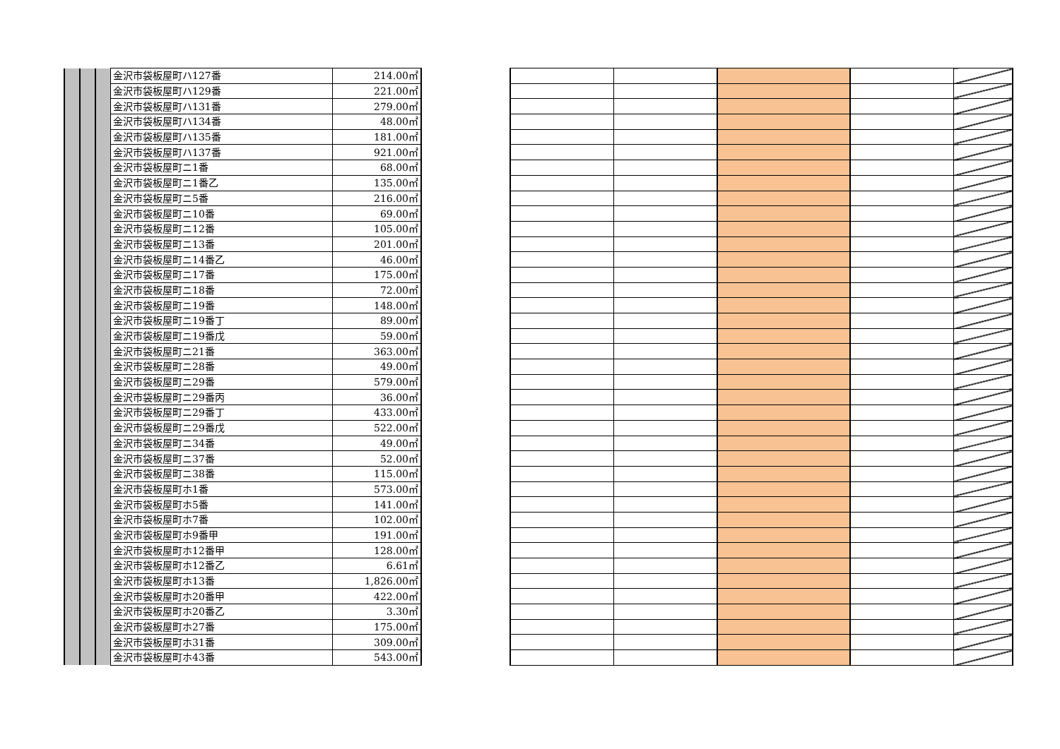| | | | 金沢市袋板屋町ハ127番 | 214.00㎡ |
| | | | 金沢市袋板屋町ハ129番 | 221.00㎡ |
| | | | 金沢市袋板屋町ハ131番 | 279.00㎡ |
| | | | 金沢市袋板屋町ハ134番 | 48.00㎡ |
| | | | 金沢市袋板屋町ハ135番 | 181.00㎡ |
| | | | 金沢市袋板屋町ハ137番 | 921.00㎡ |
| | | | 金沢市袋板屋町ニ1番 | 68.00㎡ |
| | | | 金沢市袋板屋町ニ1番乙 | 135.00㎡ |
| | | | 金沢市袋板屋町ニ5番 | 216.00㎡ |
| | | | 金沢市袋板屋町ニ10番 | 69.00㎡ |
| | | | 金沢市袋板屋町ニ12番 | 105.00㎡ |
| | | | 金沢市袋板屋町ニ13番 | 201.00㎡ |
| | | | 金沢市袋板屋町ニ14番乙 | 46.00㎡ |
| | | | 金沢市袋板屋町ニ17番 | 175.00㎡ |
| | | | 金沢市袋板屋町ニ18番 | 72.00㎡ |
| | | | 金沢市袋板屋町ニ19番 | 148.00㎡ |
| | | | 金沢市袋板屋町ニ19番丁 | 89.00㎡ |
| | | | 金沢市袋板屋町ニ19番戊 | 59.00㎡ |
| | | | 金沢市袋板屋町ニ21番 | 363.00㎡ |
| | | | 金沢市袋板屋町ニ28番 | 49.00㎡ |
| | | | 金沢市袋板屋町ニ29番 | 579.00㎡ |
| | | | 金沢市袋板屋町ニ29番丙 | 36.00㎡ |
| | | | 金沢市袋板屋町ニ29番丁 | 433.00㎡ |
| | | | 金沢市袋板屋町ニ29番戊 | 522.00㎡ |
| | | | 金沢市袋板屋町ニ34番 | 49.00㎡ |
| | | | 金沢市袋板屋町ニ37番 | 52.00㎡ |
| | | | 金沢市袋板屋町ニ38番 | 115.00㎡ |
| | | | 金沢市袋板屋町ホ1番 | 573.00㎡ |
| | | | 金沢市袋板屋町ホ5番 | 141.00㎡ |
| | | | 金沢市袋板屋町ホ7番 | 102.00㎡ |
| | | | 金沢市袋板屋町ホ9番甲 | 191.00㎡ |
| | | | 金沢市袋板屋町ホ12番甲 | 128.00㎡ |
| | | | 金沢市袋板屋町ホ12番乙 | 6.61㎡ |
| | | | 金沢市袋板屋町ホ13番 | 1,826.00㎡ |
| | | | 金沢市袋板屋町ホ20番甲 | 422.00㎡ |
| | | | 金沢市袋板屋町ホ20番乙 | 3.30㎡ |
| | | | 金沢市袋板屋町ホ27番 | 175.00㎡ |
| | | | 金沢市袋板屋町ホ31番 | 309.00㎡ |
| | | | 金沢市袋板屋町ホ43番 | 543.00㎡ |